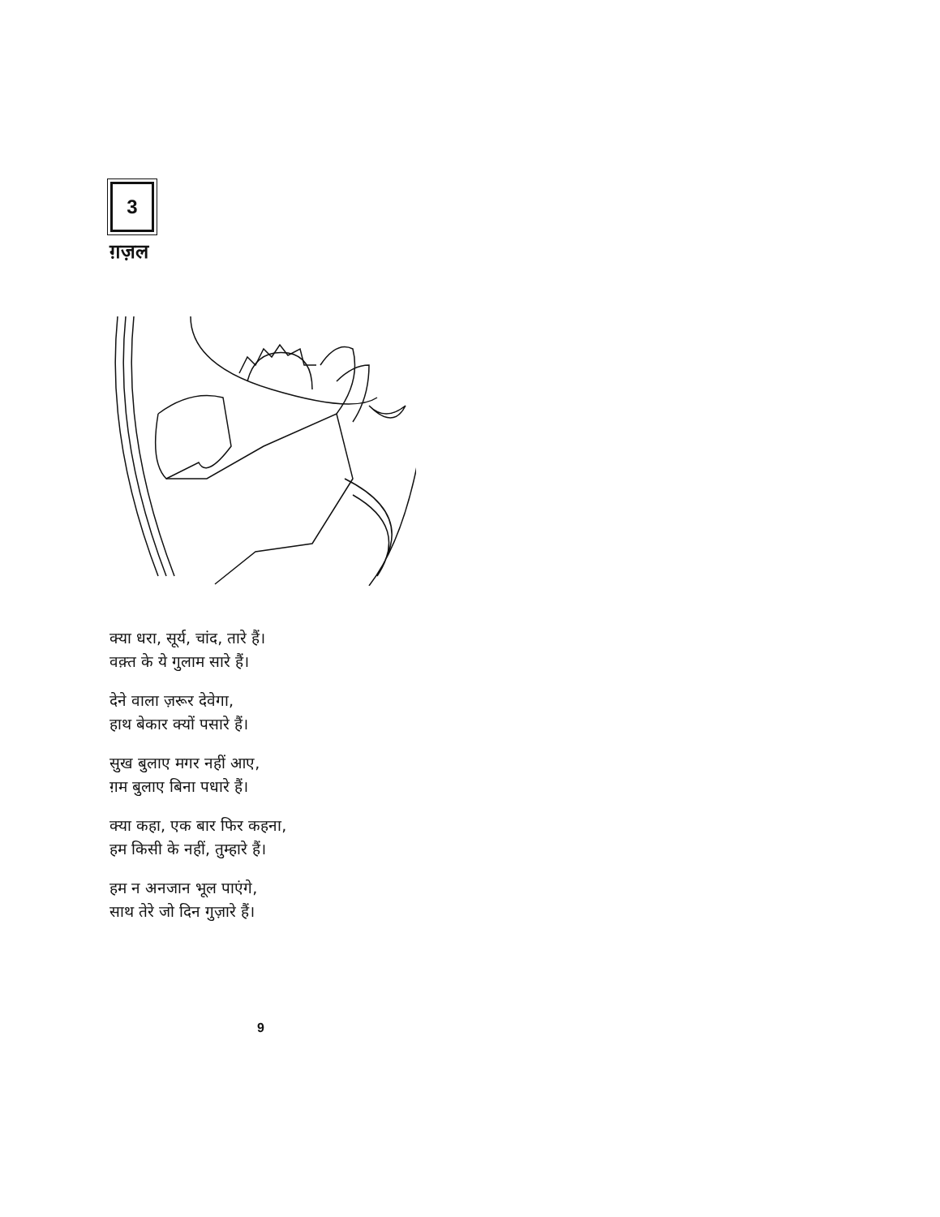3
ग़ज़ल
क्या धरा, सूर्य, चांद, तारे हैं।
वक़्त के ये गुलाम सारे हैं।
देने वाला ज़रूर देवेगा,
हाथ बेकार क्यों पसारे हैं।
सुख बुलाए मगर नहीं आए,
ग़म बुलाए बिना पधारे हैं।
क्या कहा, एक बार फिर कहना,
हम किसी के नहीं, तुम्हारे हैं।
हम न अनजान भूल पाएंगे,
साथ तेरे जो दिन गुज़ारे हैं।
9